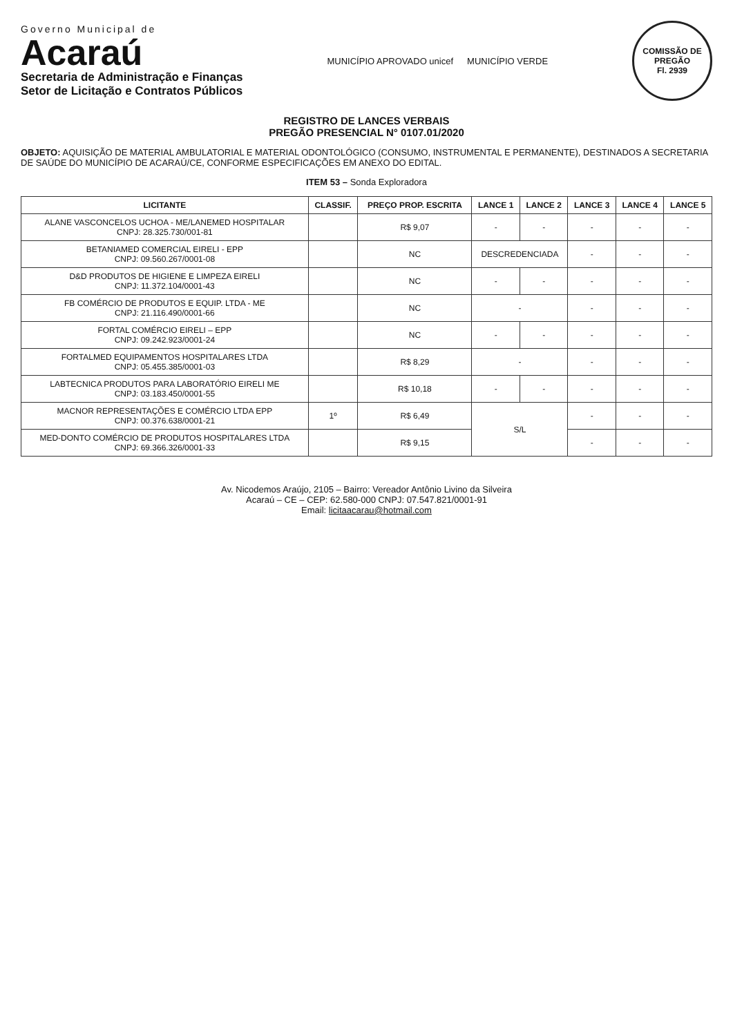Governo Municipal de
Acaraú
Secretaria de Administração e Finanças
Setor de Licitação e Contratos Públicos
MUNICÍPIO APROVADO unicef MUNICÍPIO VERDE
COMISSÃO DE PREGÃO
Fl. 2939
REGISTRO DE LANCES VERBAIS
PREGÃO PRESENCIAL N° 0107.01/2020
OBJETO: AQUISIÇÃO DE MATERIAL AMBULATORIAL E MATERIAL ODONTOLÓGICO (CONSUMO, INSTRUMENTAL E PERMANENTE), DESTINADOS A SECRETARIA DE SAÚDE DO MUNICÍPIO DE ACARAÚ/CE, CONFORME ESPECIFICAÇÕES EM ANEXO DO EDITAL.
ITEM 53 – Sonda Exploradora
| LICITANTE | CLASSIF. | PREÇO PROP. ESCRITA | LANCE 1 | LANCE 2 | LANCE 3 | LANCE 4 | LANCE 5 |
| --- | --- | --- | --- | --- | --- | --- | --- |
| ALANE VASCONCELOS UCHOA - ME/LANEMED HOSPITALAR CNPJ: 28.325.730/001-81 | | R$ 9,07 | - | - | - | - | - |
| BETANIAMED COMERCIAL EIRELI - EPP CNPJ: 09.560.267/0001-08 | | NC | DESCREDENCIADA | | - | - | - |
| D&D PRODUTOS DE HIGIENE E LIMPEZA EIRELI CNPJ: 11.372.104/0001-43 | | NC | - | - | - | - | - |
| FB COMÉRCIO DE PRODUTOS E EQUIP. LTDA - ME CNPJ: 21.116.490/0001-66 | | NC | - | | - | - | - |
| FORTAL COMÉRCIO EIRELI – EPP CNPJ: 09.242.923/0001-24 | | NC | - | - | - | - | - |
| FORTALMED EQUIPAMENTOS HOSPITALARES LTDA CNPJ: 05.455.385/0001-03 | | R$ 8,29 | - | | - | - | - |
| LABTECNICA PRODUTOS PARA LABORATÓRIO EIRELI ME CNPJ: 03.183.450/0001-55 | | R$ 10,18 | - | - | - | - | - |
| MACNOR REPRESENTAÇÕES E COMÉRCIO LTDA EPP CNPJ: 00.376.638/0001-21 | 1º | R$ 6,49 | S/L | | - | - | - |
| MED-DONTO COMÉRCIO DE PRODUTOS HOSPITALARES LTDA CNPJ: 69.366.326/0001-33 | | R$ 9,15 | | | - | - | - |
Av. Nicodemos Araújo, 2105 – Bairro: Vereador Antônio Livino da Silveira
Acaraú – CE – CEP: 62.580-000 CNPJ: 07.547.821/0001-91
Email: licitaacarau@hotmail.com